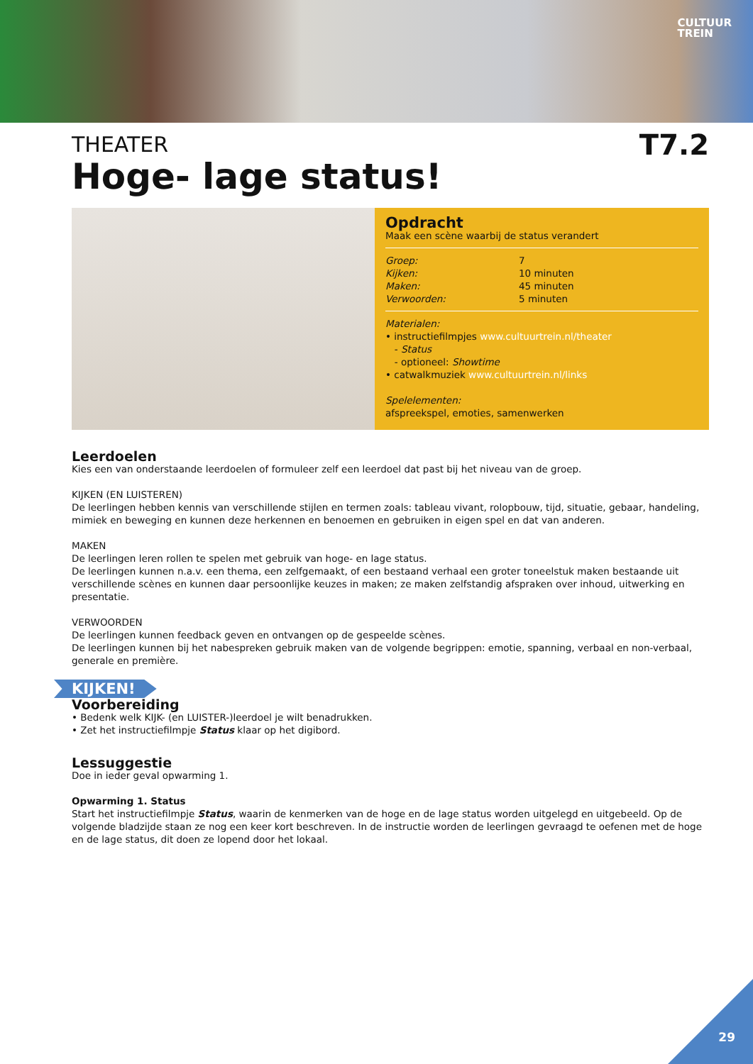CULTUUR
TREIN
THEATER
T7.2
Hoge- lage status!
Opdracht
Maak een scène waarbij de status verandert
Groep: 7
Kijken: 10 minuten
Maken: 45 minuten
Verwoorden: 5 minuten
Materialen:
• instructiefilmpjes www.cultuurtrein.nl/theater
- Status
- optioneel: Showtime
• catwalkmuziek www.cultuurtrein.nl/links
Spelelementen:
afspreekspel, emoties, samenwerken
Leerdoelen
Kies een van onderstaande leerdoelen of formuleer zelf een leerdoel dat past bij het niveau van de groep.
KIJKEN (EN LUISTEREN)
De leerlingen hebben kennis van verschillende stijlen en termen zoals: tableau vivant, rolopbouw, tijd, situatie, gebaar, handeling, mimiek en beweging en kunnen deze herkennen en benoemen en gebruiken in eigen spel en dat van anderen.
MAKEN
De leerlingen leren rollen te spelen met gebruik van hoge- en lage status.
De leerlingen kunnen n.a.v. een thema, een zelfgemaakt, of een bestaand verhaal een groter toneelstuk maken bestaande uit verschillende scènes en kunnen daar persoonlijke keuzes in maken; ze maken zelfstandig afspraken over inhoud, uitwerking en presentatie.
VERWOORDEN
De leerlingen kunnen feedback geven en ontvangen op de gespeelde scènes.
De leerlingen kunnen bij het nabespreken gebruik maken van de volgende begrippen: emotie, spanning, verbaal en non-verbaal, generale en première.
KIJKEN!
Voorbereiding
• Bedenk welk KIJK- (en LUISTER-)leerdoel je wilt benadrukken.
• Zet het instructiefilmpje Status klaar op het digibord.
Lessuggestie
Doe in ieder geval opwarming 1.
Opwarming 1. Status
Start het instructiefilmpje Status, waarin de kenmerken van de hoge en de lage status worden uitgelegd en uitgebeeld. Op de volgende bladzijde staan ze nog een keer kort beschreven. In de instructie worden de leerlingen gevraagd te oefenen met de hoge en de lage status, dit doen ze lopend door het lokaal.
29